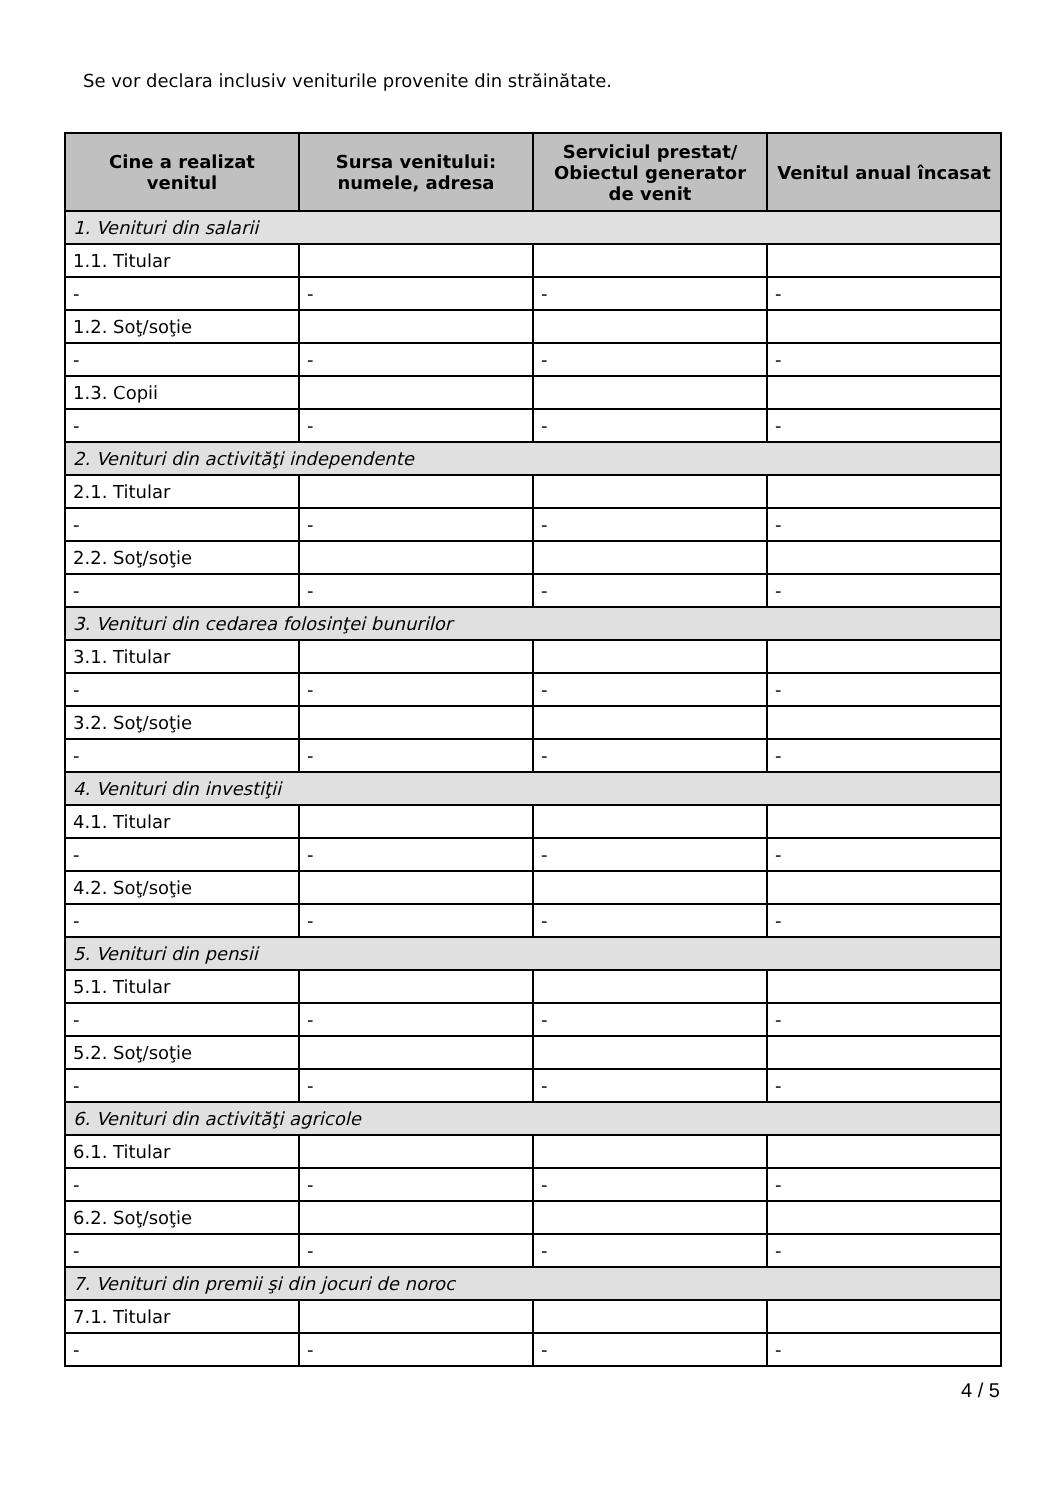Se vor declara inclusiv veniturile provenite din străinătate.
| Cine a realizat venitul | Sursa venitului: numele, adresa | Serviciul prestat/ Obiectul generator de venit | Venitul anual încasat |
| --- | --- | --- | --- |
| 1. Venituri din salarii | | | |
| 1.1. Titular | | | |
| - | - | - | - |
| 1.2. Soţ/soţie | | | |
| - | - | - | - |
| 1.3. Copii | | | |
| - | - | - | - |
| 2. Venituri din activităţi independente | | | |
| 2.1. Titular | | | |
| - | - | - | - |
| 2.2. Soţ/soţie | | | |
| - | - | - | - |
| 3. Venituri din cedarea folosinţei bunurilor | | | |
| 3.1. Titular | | | |
| - | - | - | - |
| 3.2. Soţ/soţie | | | |
| - | - | - | - |
| 4. Venituri din investiţii | | | |
| 4.1. Titular | | | |
| - | - | - | - |
| 4.2. Soţ/soţie | | | |
| - | - | - | - |
| 5. Venituri din pensii | | | |
| 5.1. Titular | | | |
| - | - | - | - |
| 5.2. Soţ/soţie | | | |
| - | - | - | - |
| 6. Venituri din activităţi agricole | | | |
| 6.1. Titular | | | |
| - | - | - | - |
| 6.2. Soţ/soţie | | | |
| - | - | - | - |
| 7. Venituri din premii şi din jocuri de noroc | | | |
| 7.1. Titular | | | |
| - | - | - | - |
4 / 5